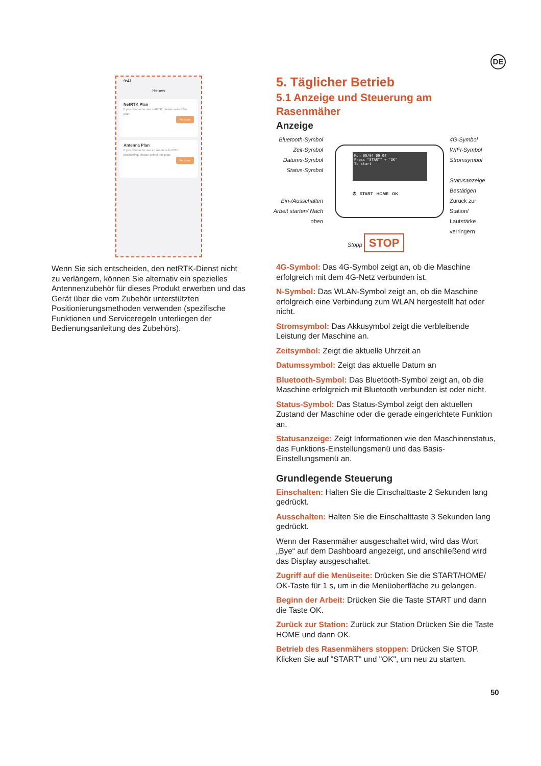DE
9:41
Renew
NetRTK Plan
If you choose to use netRTK, please select this plan.
Purchase
Antenna Plan
If you choose to use an Antenna for RTK positioning, please select this plan.
Purchase
Wenn Sie sich entscheiden, den netRTK-Dienst nicht zu verlängern, können Sie alternativ ein spezielles Antennenzubehör für dieses Produkt erwerben und das Gerät über die vom Zubehör unterstützten Positionierungsmethoden verwenden (spezifische Funktionen und Serviceregeln unterliegen der Bedienungsanleitung des Zubehörs).
5. Täglicher Betrieb
5.1 Anzeige und Steuerung am Rasenmäher
Anzeige
Mon 09/04 09:04
Press "START" + "OK"
To start
Bluetooth-Symbol
Zeit-Symbol
Datums-Symbol
Status-Symbol
Ein-/Ausschalten
Arbeit starten/ Nach oben
4G-Symbol
WIFI-Symbol
Stromsymbol
Statusanzeige
Bestätigen
Zurück zur Station/ Lautstärke verringern
⏻ START HOME OK
Stopp STOP
4G-Symbol: Das 4G-Symbol zeigt an, ob die Maschine erfolgreich mit dem 4G-Netz verbunden ist.
N-Symbol: Das WLAN-Symbol zeigt an, ob die Maschine erfolgreich eine Verbindung zum WLAN hergestellt hat oder nicht.
Stromsymbol: Das Akkusymbol zeigt die verbleibende Leistung der Maschine an.
Zeitsymbol: Zeigt die aktuelle Uhrzeit an
Datumssymbol: Zeigt das aktuelle Datum an
Bluetooth-Symbol: Das Bluetooth-Symbol zeigt an, ob die Maschine erfolgreich mit Bluetooth verbunden ist oder nicht.
Status-Symbol: Das Status-Symbol zeigt den aktuellen Zustand der Maschine oder die gerade eingerichtete Funktion an.
Statusanzeige: Zeigt Informationen wie den Maschinenstatus, das Funktions-Einstellungsmenü und das Basis-Einstellungsmenü an.
Grundlegende Steuerung
Einschalten: Halten Sie die Einschalttaste 2 Sekunden lang gedrückt.
Ausschalten: Halten Sie die Einschalttaste 3 Sekunden lang gedrückt.
Wenn der Rasenmäher ausgeschaltet wird, wird das Wort „Bye“ auf dem Dashboard angezeigt, und anschließend wird das Display ausgeschaltet.
Zugriff auf die Menüseite: Drücken Sie die START/HOME/ OK-Taste für 1 s, um in die Menüoberfläche zu gelangen.
Beginn der Arbeit: Drücken Sie die Taste START und dann die Taste OK.
Zurück zur Station: Zurück zur Station Drücken Sie die Taste HOME und dann OK.
Betrieb des Rasenmähers stoppen: Drücken Sie STOP. Klicken Sie auf "START" und "OK", um neu zu starten.
50